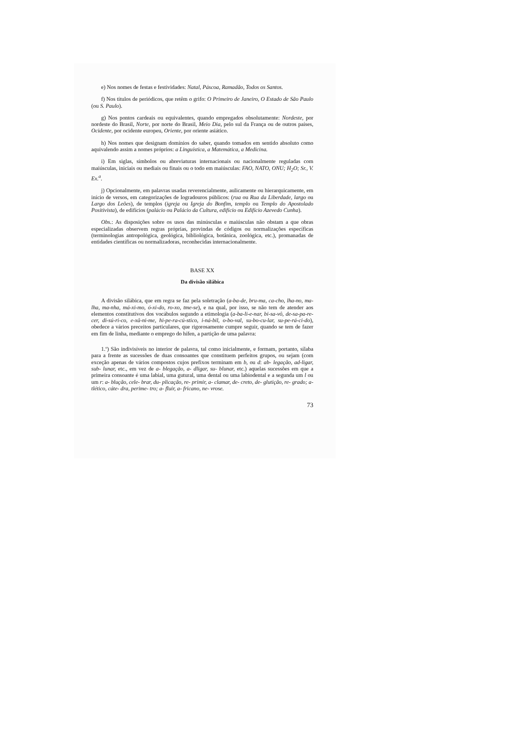e) Nos nomes de festas e festividades: Natal, Páscoa, Ramadão, Todos os Santos.
f) Nos títulos de periódicos, que retêm o grifo: O Primeiro de Janeiro, O Estado de São Paulo (ou S. Paulo).
g) Nos pontos cardeais ou equivalentes, quando empregados obsolutamente: Nordeste, por nordeste do Brasil, Norte, por norte do Brasil, Meio Dia, pelo sul da França ou de outros países, Ocidente, por ocidente europeu, Oriente, por oriente asiático.
h) Nos nomes que designam domínios do saber, quando tomados em sentido absoluto como aquivalendo assim a nomes próprios: a Linguística, a Matemática, a Medicina.
i) Em siglas, símbolos ou abreviaturas internacionais ou nacionalmente reguladas com maiúsculas, iniciais ou mediais ou finais ou o todo em maiúsculas: FAO, NATO, ONU; H<sub>2</sub>O; Sr., V. Ex.<sup>a</sup>.
j) Opcionalmente, em palavras usadas reverencialmente, aulicamente ou hierarquicamente, em início de versos, em categorizações de logradouros públicos: (rua ou Rua da Liberdade, largo ou Largo dos Leões), de templos (igreja ou Igreja do Bonfim, templo ou Templo do Apostolado Positivista), de edifícios (palácio ou Palácio da Cultura, edifício ou Edifício Azevedo Cunha).
Obs.: As disposições sobre os usos das minúsculas e maiúsculas não obstam a que obras especializadas observem regras próprias, provindas de códigos ou normalizações específicas (terminologias antropológica, geológica, bibliológica, botânica, zoológica, etc.), promanadas de entidades científicas ou normalizadoras, reconhecidas internacionalmente.
BASE XX
Da divisão silábica
A divisão silábica, que em regra se faz pela soletração (a-ba-de, bru-ma, ca-cho, lha-no, ma-lha, ma-nha, má-xi-mo, ó-xi-do, ro-xo, tme-se), e na qual, por isso, se não tem de atender aos elementos constitutivos dos vocábulos segundo a etimologia (a-ba-li-e-nar, bi-sa-vô, de-sa-pa-re-cer, di-sú-ri-co, e-xâ-ni-me, hi-pe-ra-cú-stico, i-ná-bil, o-bo-val, su-bo-cu-lar, su-pe-rá-ci-do), obedece a vários preceitos particulares, que rigorosamente cumpre seguir, quando se tem de fazer em fim de linha, mediante o emprego do hífen, a partição de uma palavra:
1.º) São indivisíveis no interior de palavra, tal como inicialmente, e formam, portanto, sílaba para a frente as sucessões de duas consoantes que constituem perfeitos grupos, ou sejam (com exceção apenas de vários compostos cujos prefixos terminam em b, ou d: ab- legação, ad-ligar, sub- lunar, etc., em vez de a- blegação, a- dligar, su- blunar, etc.) aquelas sucessões em que a primeira consoante é uma labial, uma gutural, uma dental ou uma labiodental e a segunda um l ou um r: a- blução, cele- brar, du- plicação, re- primir, a- clamar, de- creto, de- glutição, re- grado; a- tlético, cáte- dra, perime- tro; a- fluir, a- fricano, ne- vrose.
73